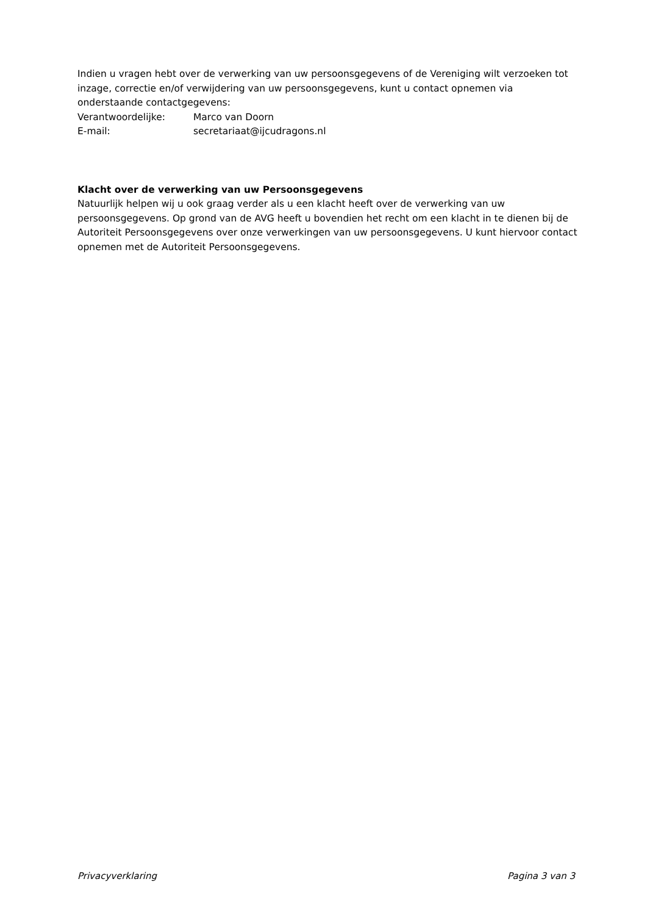Indien u vragen hebt over de verwerking van uw persoonsgegevens of de Vereniging wilt verzoeken tot inzage, correctie en/of verwijdering van uw persoonsgegevens, kunt u contact opnemen via onderstaande contactgegevens:
Verantwoordelijke: Marco van Doorn
E-mail: secretariaat@ijcudragons.nl
Klacht over de verwerking van uw Persoonsgegevens
Natuurlijk helpen wij u ook graag verder als u een klacht heeft over de verwerking van uw persoonsgegevens. Op grond van de AVG heeft u bovendien het recht om een klacht in te dienen bij de Autoriteit Persoonsgegevens over onze verwerkingen van uw persoonsgegevens. U kunt hiervoor contact opnemen met de Autoriteit Persoonsgegevens.
Privacyverklaring Pagina 3 van 3